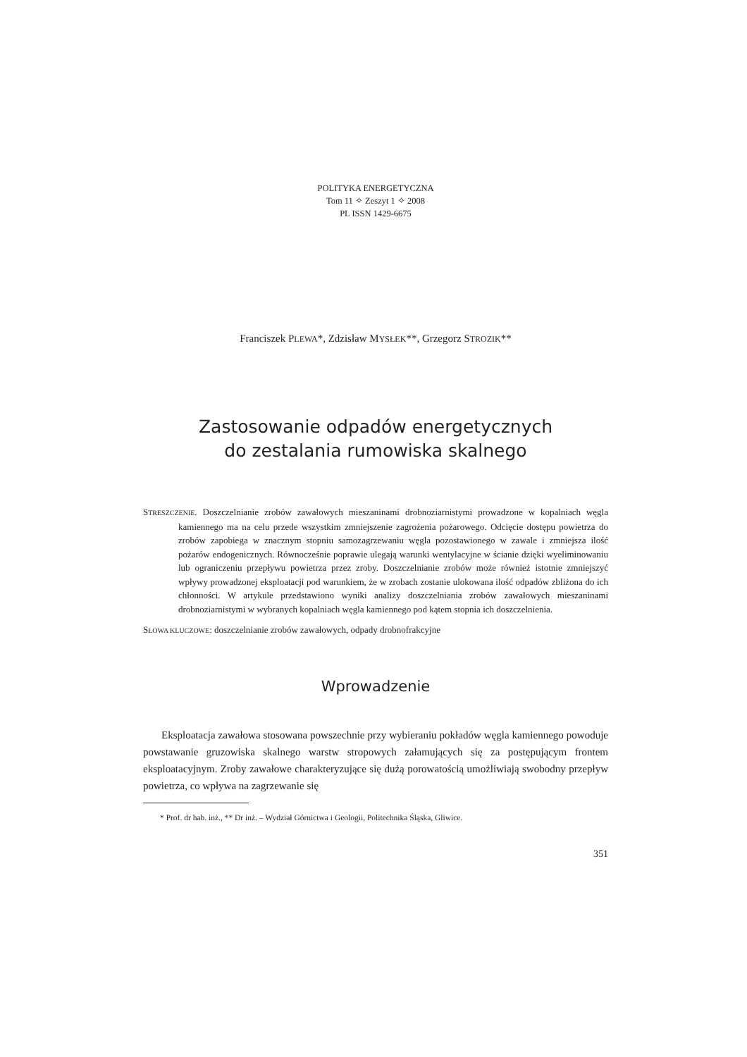POLITYKA ENERGETYCZNA
Tom 11 ✧ Zeszyt 1 ✧ 2008
PL ISSN 1429-6675
Franciszek PLEWA*, Zdzisław MYSŁEK**, Grzegorz STROZIK**
Zastosowanie odpadów energetycznych
do zestalania rumowiska skalnego
STRESZCZENIE. Doszczelnianie zrobów zawałowych mieszaninami drobnoziarnistymi prowadzone w kopalniach węgla kamiennego ma na celu przede wszystkim zmniejszenie zagrożenia pożarowego. Odcięcie dostępu powietrza do zrobów zapobiega w znacznym stopniu samozagrzewaniu węgla pozostawionego w zawale i zmniejsza ilość pożarów endogenicznych. Równocześnie poprawie ulegają warunki wentylacyjne w ścianie dzięki wyeliminowaniu lub ograniczeniu przepływu powietrza przez zroby. Doszczelnianie zrobów może również istotnie zmniejszyć wpływy prowadzonej eksploatacji pod warunkiem, że w zrobach zostanie ulokowana ilość odpadów zbliżona do ich chłonności. W artykule przedstawiono wyniki analizy doszczelniania zrobów zawałowych mieszaninami drobnoziarnistymi w wybranych kopalniach węgla kamiennego pod kątem stopnia ich doszczelnienia.
SŁOWA KLUCZOWE: doszczelnianie zrobów zawałowych, odpady drobnofrakcyjne
Wprowadzenie
Eksploatacja zawałowa stosowana powszechnie przy wybieraniu pokładów węgla kamiennego powoduje powstawanie gruzowiska skalnego warstw stropowych załamujących się za postępującym frontem eksploatacyjnym. Zroby zawałowe charakteryzujące się dużą porowatością umożliwiają swobodny przepływ powietrza, co wpływa na zagrzewanie się
* Prof. dr hab. inż., ** Dr inż. – Wydział Górnictwa i Geologii, Politechnika Śląska, Gliwice.
351